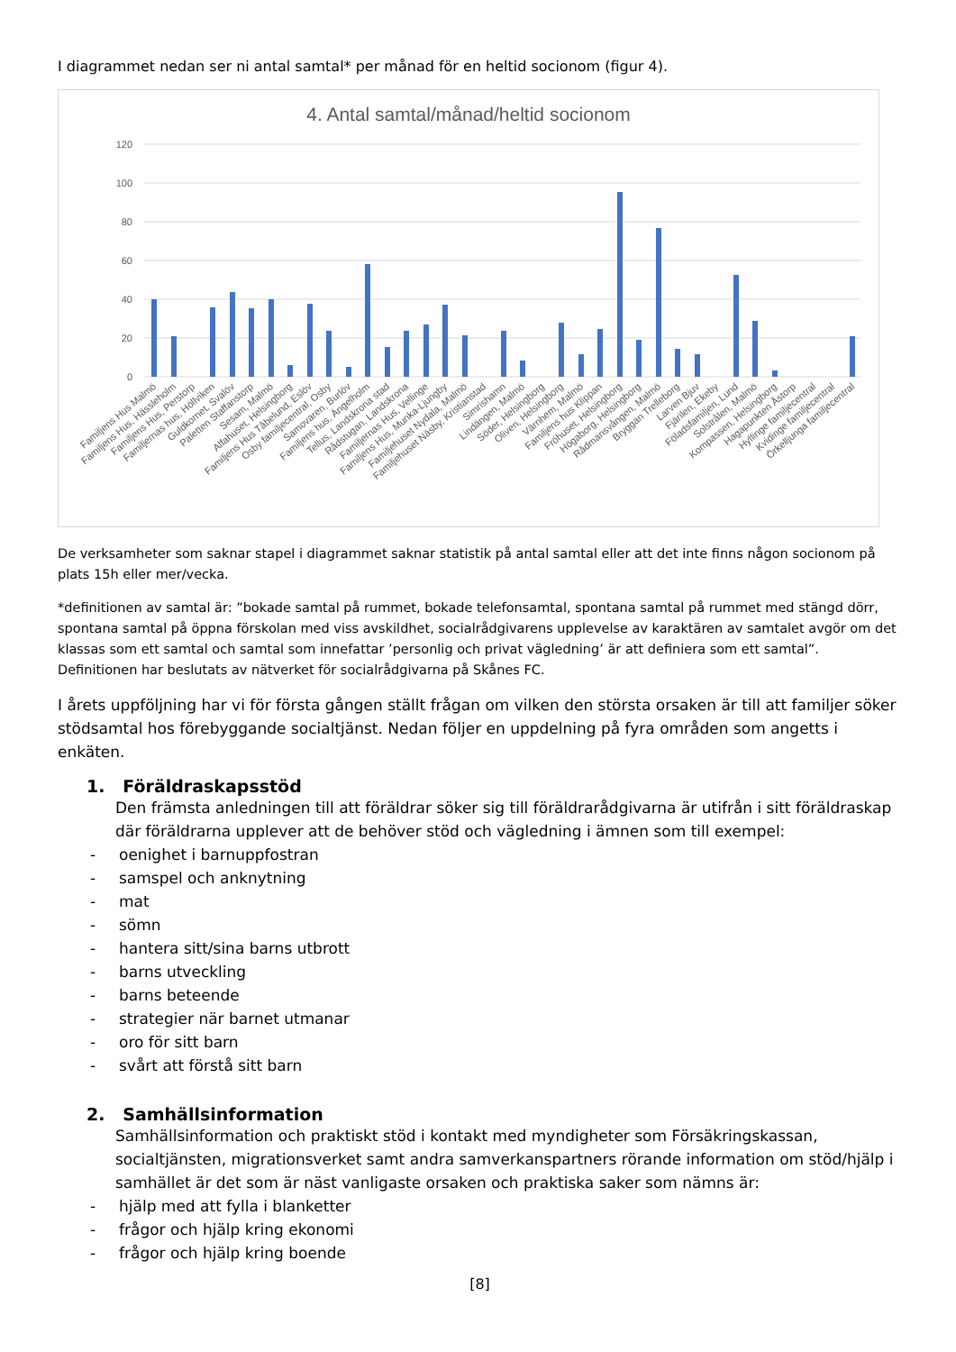I diagrammet nedan ser ni antal samtal* per månad för en heltid socionom (figur 4).
4. Antal samtal/månad/heltid socionom
120
100
80
60
40
20
0
Familjens Hus Malmö
Familjens Hus, Hässleholm
Familjens Hus, Perstorp
Familjernas hus, Höllviken
Guldkornet, Svalöv
Paletten Staffanstorp
Sesam, Malmö
Alfahuset, Helsingborg
Familjens Hus Tåbelund, Eslöv
Osby familjecentral, Osby
Samovaren, Burlöv
Familjens hus, Ängelholm
Tellus, Landskrona stad
Rådstugan, Landskrona
Familjernas Hus, Vellinge
Familjens Hus, Munka-Ljungby
Familjehuset Nydala, Malmö
Familjehuset Näsby, Kristianstad
Simrishamn
Lindängen, Malmö
Söder, Helsingborg
Oliven, Helsingborg
Värnhem, Malmö
Familjens hus Klippan
Fröhuset, Helsingborg
Högaborg, Helsingborg
Rådmansvången, Malmö
Bryggan Trelleborg
Larven Bjuv
Fjärilen, Ekeby
Föladsfamiljen, Lund
Solstrålen, Malmö
Kompassen, Helsingborg
Hagapunkten Åstorp
Hyllinge familjecentral
Kvidinge familjecentral
Örkelljunga familjecentral
De verksamheter som saknar stapel i diagrammet saknar statistik på antal samtal eller att det inte finns någon socionom på plats 15h eller mer/vecka.
*definitionen av samtal är: ”bokade samtal på rummet, bokade telefonsamtal, spontana samtal på rummet med stängd dörr, spontana samtal på öppna förskolan med viss avskildhet, socialrådgivarens upplevelse av karaktären av samtalet avgör om det klassas som ett samtal och samtal som innefattar ’personlig och privat vägledning’ är att definiera som ett samtal”. Definitionen har beslutats av nätverket för socialrådgivarna på Skånes FC.
I årets uppföljning har vi för första gången ställt frågan om vilken den största orsaken är till att familjer söker stödsamtal hos förebyggande socialtjänst. Nedan följer en uppdelning på fyra områden som angetts i enkäten.
1. Föräldraskapsstöd
Den främsta anledningen till att föräldrar söker sig till föräldrarådgivarna är utifrån i sitt föräldraskap där föräldrarna upplever att de behöver stöd och vägledning i ämnen som till exempel:
- oenighet i barnuppfostran
- samspel och anknytning
- mat
- sömn
- hantera sitt/sina barns utbrott
- barns utveckling
- barns beteende
- strategier när barnet utmanar
- oro för sitt barn
- svårt att förstå sitt barn
2. Samhällsinformation
Samhällsinformation och praktiskt stöd i kontakt med myndigheter som Försäkringskassan, socialtjänsten, migrationsverket samt andra samverkanspartners rörande information om stöd/hjälp i samhället är det som är näst vanligaste orsaken och praktiska saker som nämns är:
- hjälp med att fylla i blanketter
- frågor och hjälp kring ekonomi
- frågor och hjälp kring boende
[8]